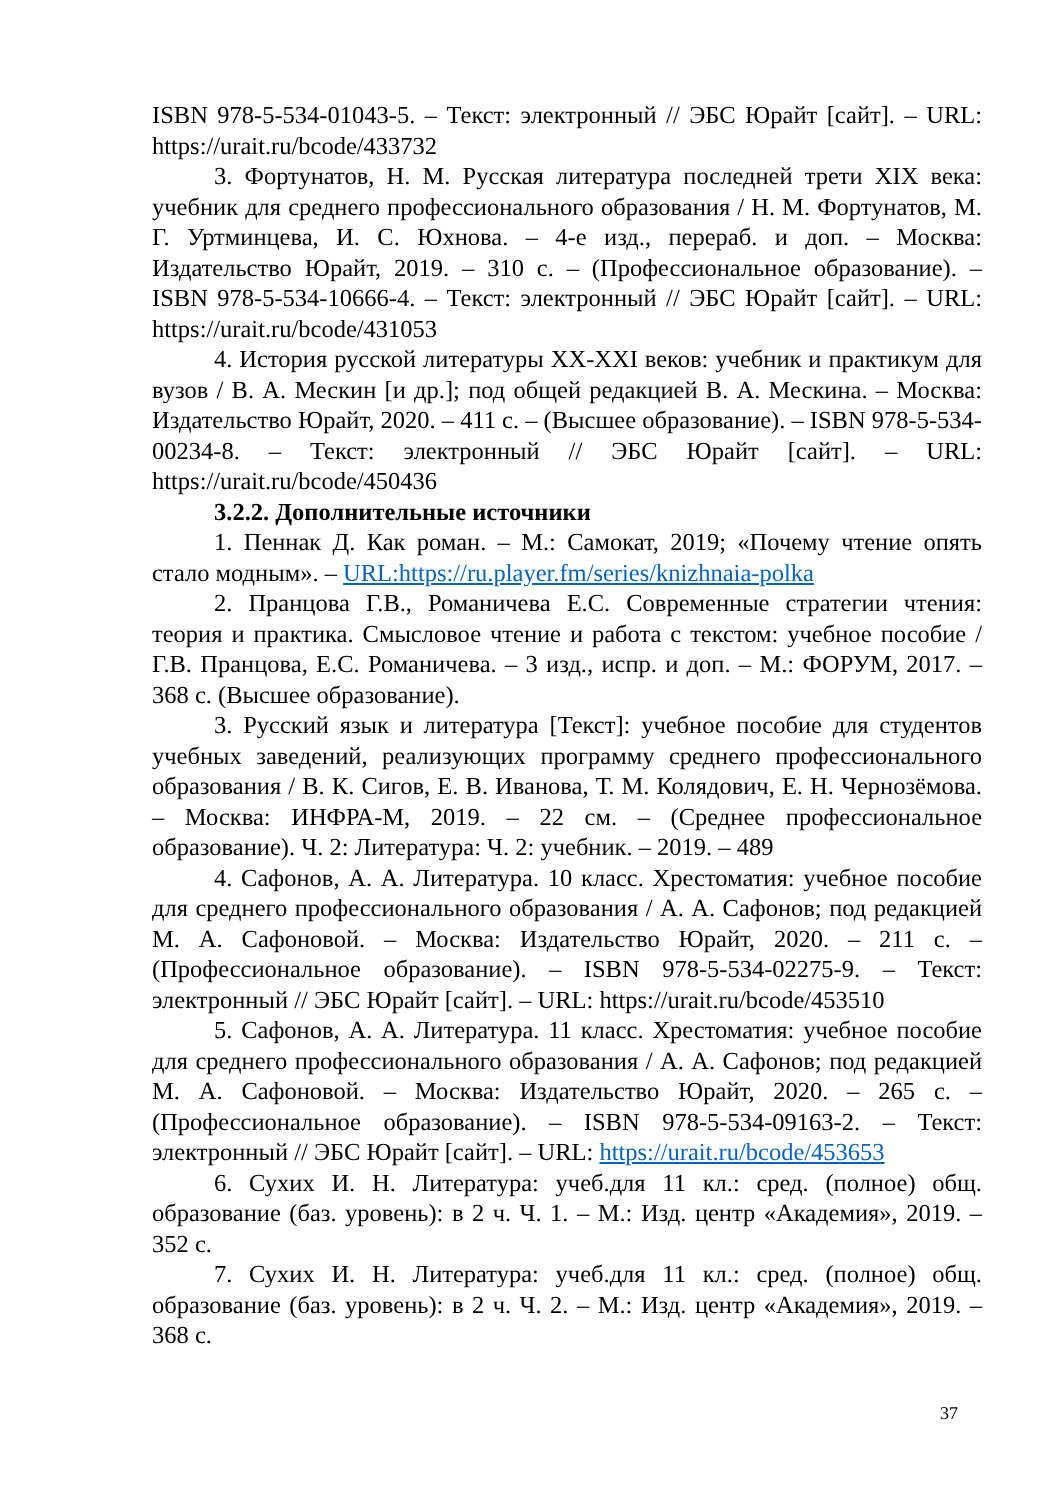ISBN 978-5-534-01043-5. – Текст: электронный // ЭБС Юрайт [сайт]. – URL: https://urait.ru/bcode/433732
3. Фортунатов, Н. М. Русская литература последней трети XIX века: учебник для среднего профессионального образования / Н. М. Фортунатов, М. Г. Уртминцева, И. С. Юхнова. – 4-е изд., перераб. и доп. – Москва: Издательство Юрайт, 2019. – 310 с. – (Профессиональное образование). – ISBN 978-5-534-10666-4. – Текст: электронный // ЭБС Юрайт [сайт]. – URL: https://urait.ru/bcode/431053
4. История русской литературы XX-XXI веков: учебник и практикум для вузов / В. А. Мескин [и др.]; под общей редакцией В. А. Мескина. – Москва: Издательство Юрайт, 2020. – 411 с. – (Высшее образование). – ISBN 978-5-534-00234-8. – Текст: электронный // ЭБС Юрайт [сайт]. – URL: https://urait.ru/bcode/450436
3.2.2. Дополнительные источники
1. Пеннак Д. Как роман. – М.: Самокат, 2019; «Почему чтение опять стало модным». – URL:https://ru.player.fm/series/knizhnaia-polka
2. Пранцова Г.В., Романичева Е.С. Современные стратегии чтения: теория и практика. Смысловое чтение и работа с текстом: учебное пособие / Г.В. Пранцова, Е.С. Романичева. – 3 изд., испр. и доп. – М.: ФОРУМ, 2017. – 368 с. (Высшее образование).
3. Русский язык и литература [Текст]: учебное пособие для студентов учебных заведений, реализующих программу среднего профессионального образования / В. К. Сигов, Е. В. Иванова, Т. М. Колядович, Е. Н. Чернозёмова. – Москва: ИНФРА-М, 2019. – 22 см. – (Среднее профессиональное образование). Ч. 2: Литература: Ч. 2: учебник. – 2019. – 489
4. Сафонов, А. А. Литература. 10 класс. Хрестоматия: учебное пособие для среднего профессионального образования / А. А. Сафонов; под редакцией М. А. Сафоновой. – Москва: Издательство Юрайт, 2020. – 211 с. – (Профессиональное образование). – ISBN 978-5-534-02275-9. – Текст: электронный // ЭБС Юрайт [сайт]. – URL: https://urait.ru/bcode/453510
5. Сафонов, А. А. Литература. 11 класс. Хрестоматия: учебное пособие для среднего профессионального образования / А. А. Сафонов; под редакцией М. А. Сафоновой. – Москва: Издательство Юрайт, 2020. – 265 с. – (Профессиональное образование). – ISBN 978-5-534-09163-2. – Текст: электронный // ЭБС Юрайт [сайт]. – URL: https://urait.ru/bcode/453653
6. Сухих И. Н. Литература: учеб.для 11 кл.: сред. (полное) общ. образование (баз. уровень): в 2 ч. Ч. 1. – М.: Изд. центр «Академия», 2019. – 352 с.
7. Сухих И. Н. Литература: учеб.для 11 кл.: сред. (полное) общ. образование (баз. уровень): в 2 ч. Ч. 2. – М.: Изд. центр «Академия», 2019. – 368 с.
37